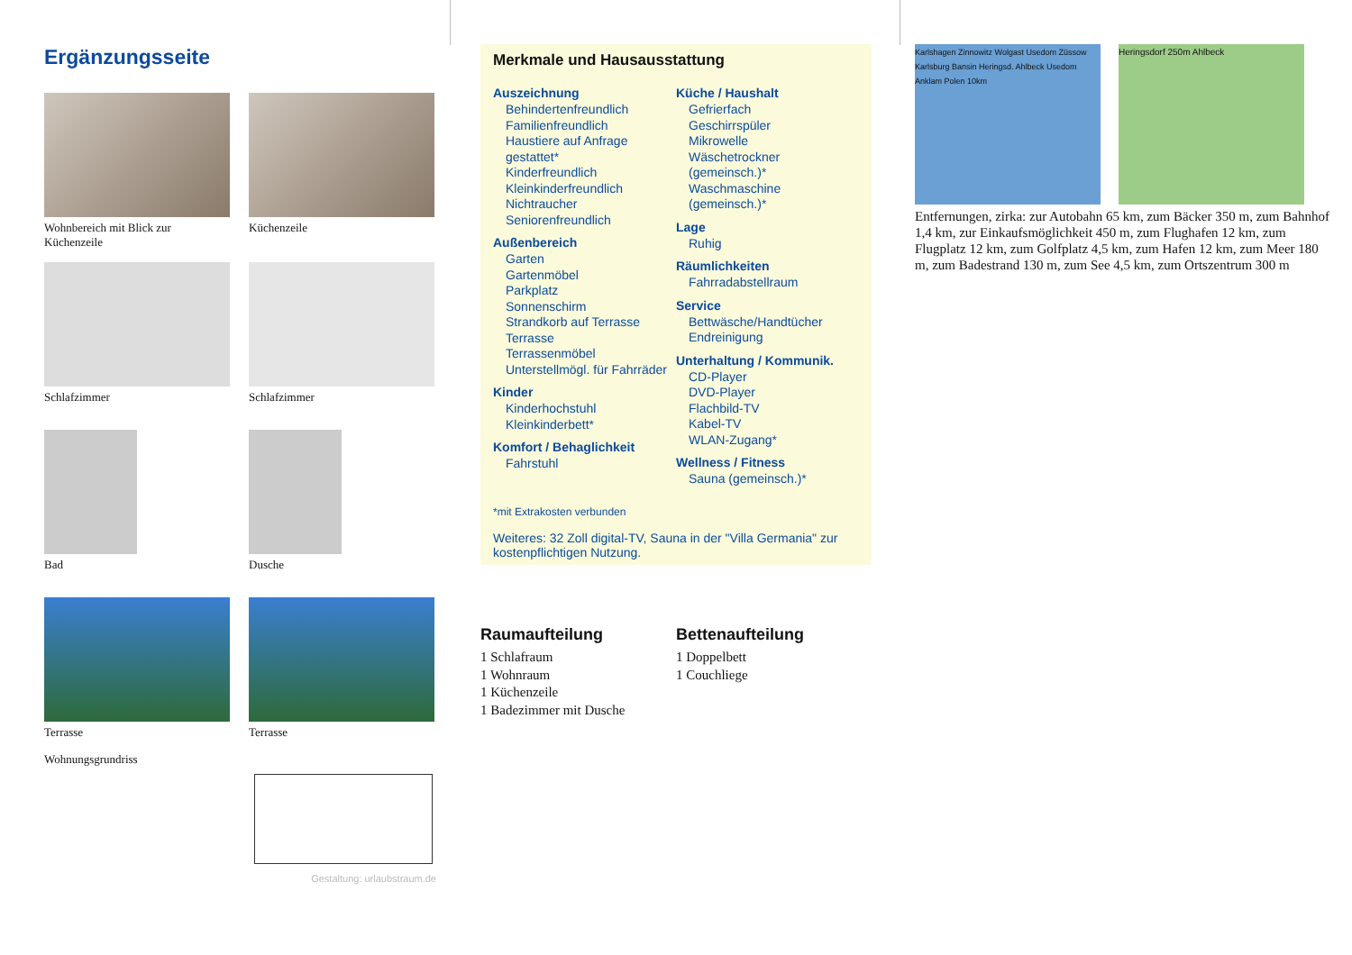Ergänzungsseite
Wohnbereich mit Blick zur Küchenzeile
Küchenzeile
Schlafzimmer
Schlafzimmer
Bad
Dusche
Terrasse
Terrasse
Wohnungsgrundriss
Gestaltung: urlaubstraum.de
Merkmale und Hausausstattung
Auszeichnung
Behindertenfreundlich
Familienfreundlich
Haustiere auf Anfrage gestattet*
Kinderfreundlich
Kleinkinderfreundlich
Nichtraucher
Seniorenfreundlich
Außenbereich
Garten
Gartenmöbel
Parkplatz
Sonnenschirm
Strandkorb auf Terrasse
Terrasse
Terrassenmöbel
Unterstellmögl. für Fahrräder
Kinder
Kinderhochstuhl
Kleinkinderbett*
Komfort / Behaglichkeit
Fahrstuhl
Küche / Haushalt
Gefrierfach
Geschirrspüler
Mikrowelle
Wäschetrockner (gemeinsch.)*
Waschmaschine (gemeinsch.)*
Lage
Ruhig
Räumlichkeiten
Fahrradabstellraum
Service
Bettwäsche/Handtücher
Endreinigung
Unterhaltung / Kommunik.
CD-Player
DVD-Player
Flachbild-TV
Kabel-TV
WLAN-Zugang*
Wellness / Fitness
Sauna (gemeinsch.)*
*mit Extrakosten verbunden
Weiteres: 32 Zoll digital-TV, Sauna in der "Villa Germania" zur kostenpflichtigen Nutzung.
Raumaufteilung
1 Schlafraum
1 Wohnraum
1 Küchenzeile
1 Badezimmer mit Dusche
Bettenaufteilung
1 Doppelbett
1 Couchliege
Karlshagen Zinnowitz Wolgast Usedom Züssow Karlsburg Bansin Heringsd. Ahlbeck Usedom Anklam Polen 10km
Heringsdorf 250m Ahlbeck
Entfernungen, zirka: zur Autobahn 65 km, zum Bäcker 350 m, zum Bahnhof 1,4 km, zur Einkaufsmöglichkeit 450 m, zum Flughafen 12 km, zum Flugplatz 12 km, zum Golfplatz 4,5 km, zum Hafen 12 km, zum Meer 180 m, zum Badestrand 130 m, zum See 4,5 km, zum Ortszentrum 300 m